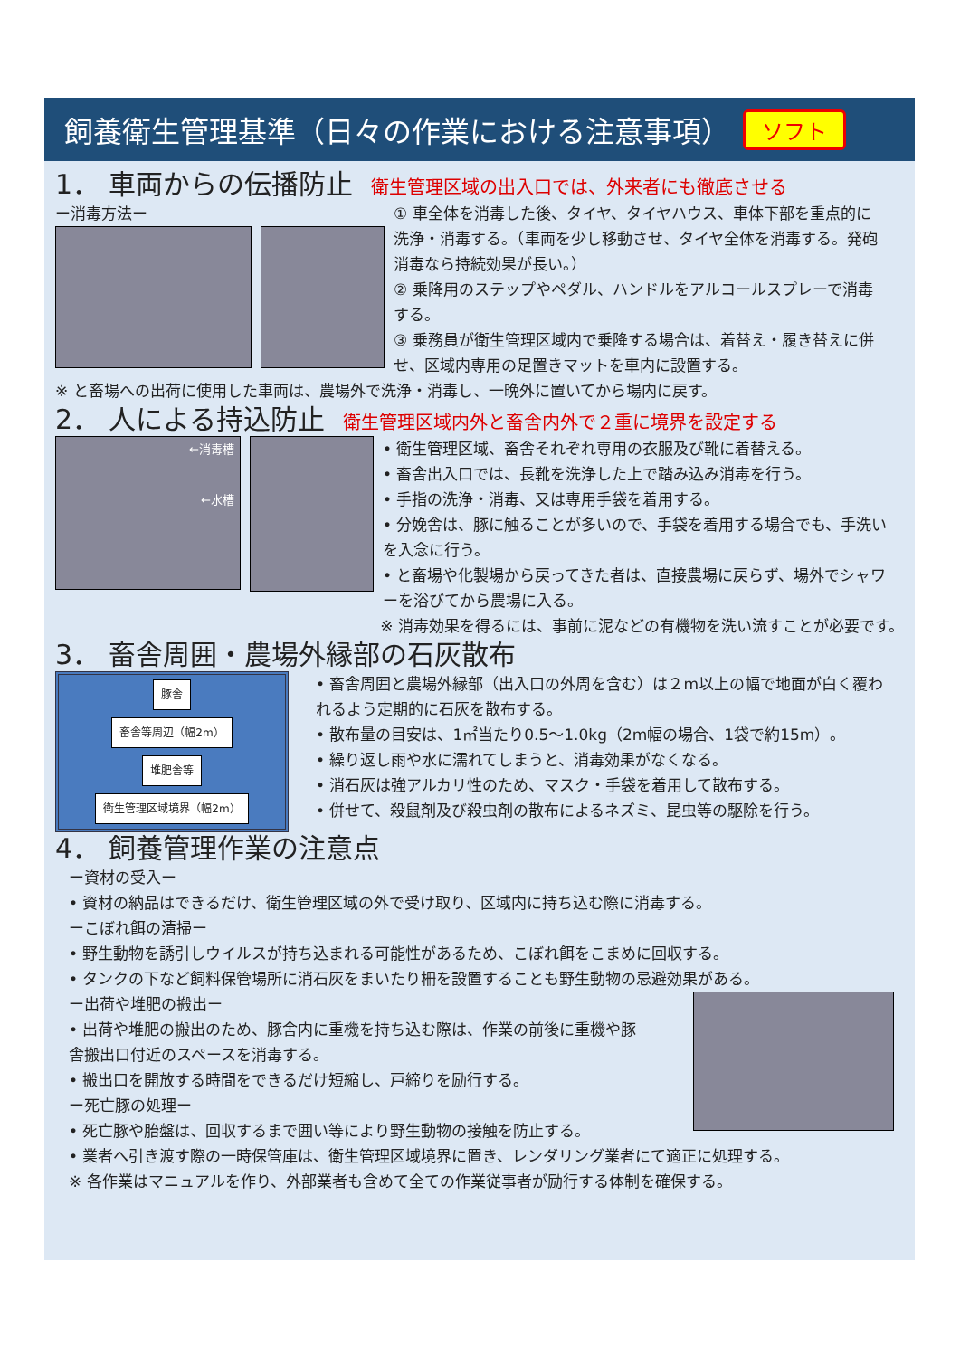飼養衛生管理基準（日々の作業における注意事項） ソフト
1． 車両からの伝播防止
衛生管理区域の出入口では、外来者にも徹底させる
ー消毒方法ー ① 車全体を消毒した後、タイヤ、タイヤハウス、車体下部を重点的に洗浄・消毒する。（車両を少し移動させ、タイヤ全体を消毒する。発砲消毒なら持続効果が長い。）
② 乗降用のステップやペダル、ハンドルをアルコールスプレーで消毒する。
③ 乗務員が衛生管理区域内で乗降する場合は、着替え・履き替えに併せ、区域内専用の足置きマットを車内に設置する。
※ と畜場への出荷に使用した車両は、農場外で洗浄・消毒し、一晩外に置いてから場内に戻す。
2． 人による持込防止
衛生管理区域内外と畜舎内外で２重に境界を設定する
←消毒槽
←水槽
• 衛生管理区域、畜舎それぞれ専用の衣服及び靴に着替える。
• 畜舎出入口では、長靴を洗浄した上で踏み込み消毒を行う。
• 手指の洗浄・消毒、又は専用手袋を着用する。
• 分娩舎は、豚に触ることが多いので、手袋を着用する場合でも、手洗いを入念に行う。
• と畜場や化製場から戻ってきた者は、直接農場に戻らず、場外でシャワーを浴びてから農場に入る。
※ 消毒効果を得るには、事前に泥などの有機物を洗い流すことが必要です。
3． 畜舎周囲・農場外縁部の石灰散布
豚舎
畜舎等周辺（幅2m）
堆肥舎等
衛生管理区域境界（幅2m）
• 畜舎周囲と農場外縁部（出入口の外周を含む）は２m以上の幅で地面が白く覆われるよう定期的に石灰を散布する。
• 散布量の目安は、1㎡当たり0.5～1.0kg（2m幅の場合、1袋で約15m）。
• 繰り返し雨や水に濡れてしまうと、消毒効果がなくなる。
• 消石灰は強アルカリ性のため、マスク・手袋を着用して散布する。
• 併せて、殺鼠剤及び殺虫剤の散布によるネズミ、昆虫等の駆除を行う。
4． 飼養管理作業の注意点
ー資材の受入ー
• 資材の納品はできるだけ、衛生管理区域の外で受け取り、区域内に持ち込む際に消毒する。
ーこぼれ餌の清掃ー
• 野生動物を誘引しウイルスが持ち込まれる可能性があるため、こぼれ餌をこまめに回収する。
• タンクの下など飼料保管場所に消石灰をまいたり柵を設置することも野生動物の忌避効果がある。
ー出荷や堆肥の搬出ー
• 出荷や堆肥の搬出のため、豚舎内に重機を持ち込む際は、作業の前後に重機や豚舎搬出口付近のスペースを消毒する。
• 搬出口を開放する時間をできるだけ短縮し、戸締りを励行する。
ー死亡豚の処理ー
• 死亡豚や胎盤は、回収するまで囲い等により野生動物の接触を防止する。
• 業者へ引き渡す際の一時保管庫は、衛生管理区域境界に置き、レンダリング業者にて適正に処理する。
※ 各作業はマニュアルを作り、外部業者も含めて全ての作業従事者が励行する体制を確保する。